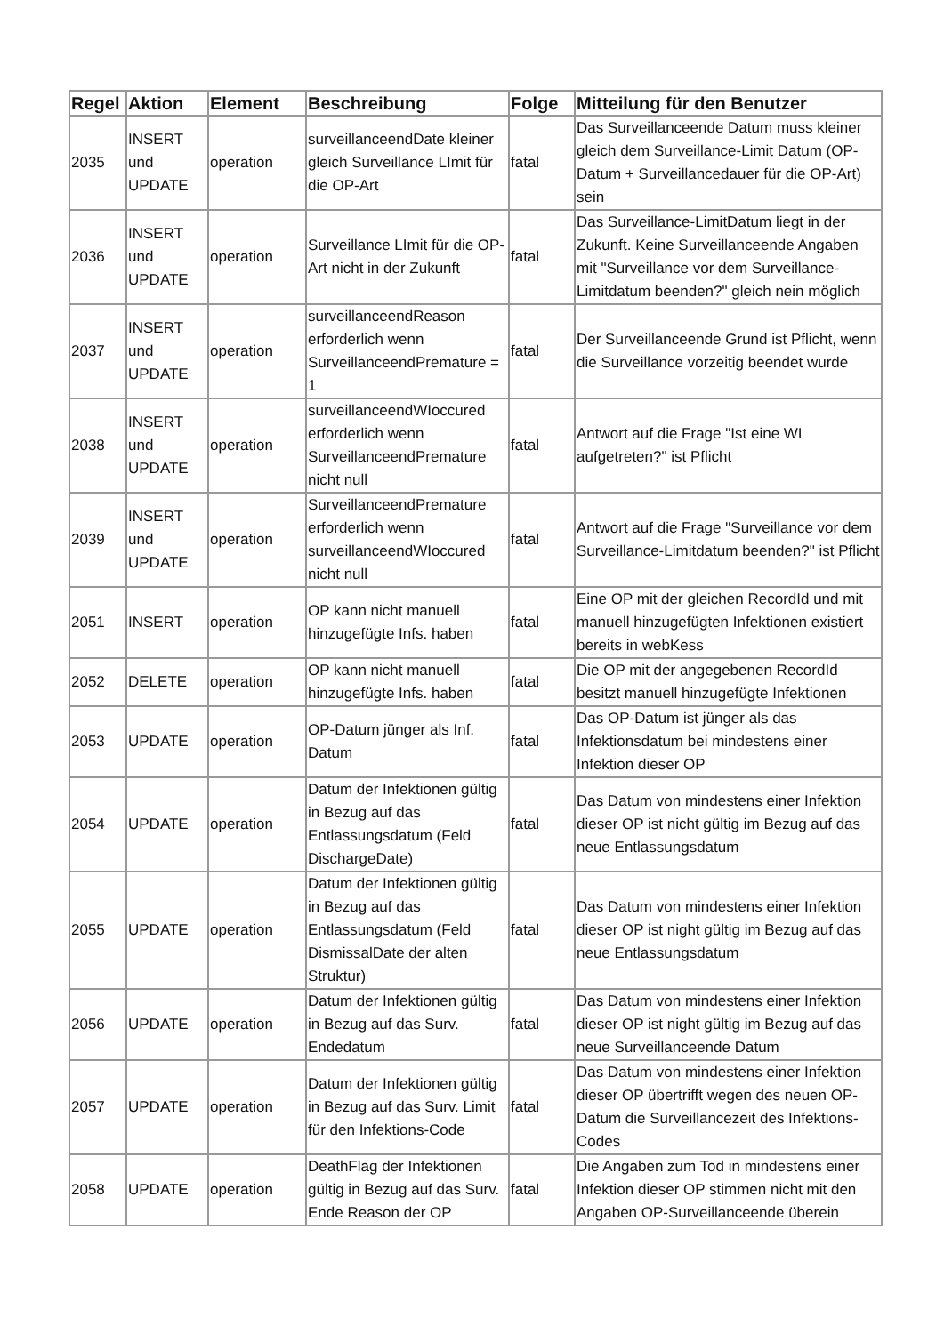| Regel | Aktion | Element | Beschreibung | Folge | Mitteilung für den Benutzer |
| --- | --- | --- | --- | --- | --- |
| 2035 | INSERT und UPDATE | operation | surveillanceendDate kleiner gleich Surveillance LImit für die OP-Art | fatal | Das Surveillanceende Datum muss kleiner gleich dem Surveillance-Limit Datum (OP-Datum + Surveillancedauer für die OP-Art) sein |
| 2036 | INSERT und UPDATE | operation | Surveillance LImit für die OP-Art nicht in der Zukunft | fatal | Das Surveillance-LimitDatum liegt in der Zukunft. Keine Surveillanceende Angaben mit "Surveillance vor dem Surveillance-Limitdatum beenden?" gleich nein möglich |
| 2037 | INSERT und UPDATE | operation | surveillanceendReason erforderlich wenn SurveillanceendPremature = 1 | fatal | Der Surveillanceende Grund ist Pflicht, wenn die Surveillance vorzeitig beendet wurde |
| 2038 | INSERT und UPDATE | operation | surveillanceendWIoccured erforderlich wenn SurveillanceendPremature nicht null | fatal | Antwort auf die Frage "Ist eine WI aufgetreten?" ist Pflicht |
| 2039 | INSERT und UPDATE | operation | SurveillanceendPremature erforderlich wenn surveillanceendWIoccured nicht null | fatal | Antwort auf die Frage "Surveillance vor dem Surveillance-Limitdatum beenden?" ist Pflicht |
| 2051 | INSERT | operation | OP kann nicht manuell hinzugefügte Infs. haben | fatal | Eine OP mit der gleichen RecordId und mit manuell hinzugefügten Infektionen existiert bereits in webKess |
| 2052 | DELETE | operation | OP kann nicht manuell hinzugefügte Infs. haben | fatal | Die OP mit der angegebenen RecordId besitzt manuell hinzugefügte Infektionen |
| 2053 | UPDATE | operation | OP-Datum jünger als Inf. Datum | fatal | Das OP-Datum ist jünger als das Infektionsdatum bei mindestens einer Infektion dieser OP |
| 2054 | UPDATE | operation | Datum der Infektionen gültig in Bezug auf das Entlassungsdatum (Feld DischargeDate) | fatal | Das Datum von mindestens einer Infektion dieser OP ist nicht gültig im Bezug auf das neue Entlassungsdatum |
| 2055 | UPDATE | operation | Datum der Infektionen gültig in Bezug auf das Entlassungsdatum (Feld DismissalDate der alten Struktur) | fatal | Das Datum von mindestens einer Infektion dieser OP ist night gültig im Bezug auf das neue Entlassungsdatum |
| 2056 | UPDATE | operation | Datum der Infektionen gültig in Bezug auf das Surv. Endedatum | fatal | Das Datum von mindestens einer Infektion dieser OP ist night gültig im Bezug auf das neue Surveillanceende Datum |
| 2057 | UPDATE | operation | Datum der Infektionen gültig in Bezug auf das Surv. Limit für den Infektions-Code | fatal | Das Datum von mindestens einer Infektion dieser OP übertrifft wegen des neuen OP-Datum die Surveillancezeit des Infektions-Codes |
| 2058 | UPDATE | operation | DeathFlag der Infektionen gültig in Bezug auf das Surv. Ende Reason der OP | fatal | Die Angaben zum Tod in mindestens einer Infektion dieser OP stimmen nicht mit den Angaben OP-Surveillanceende überein |